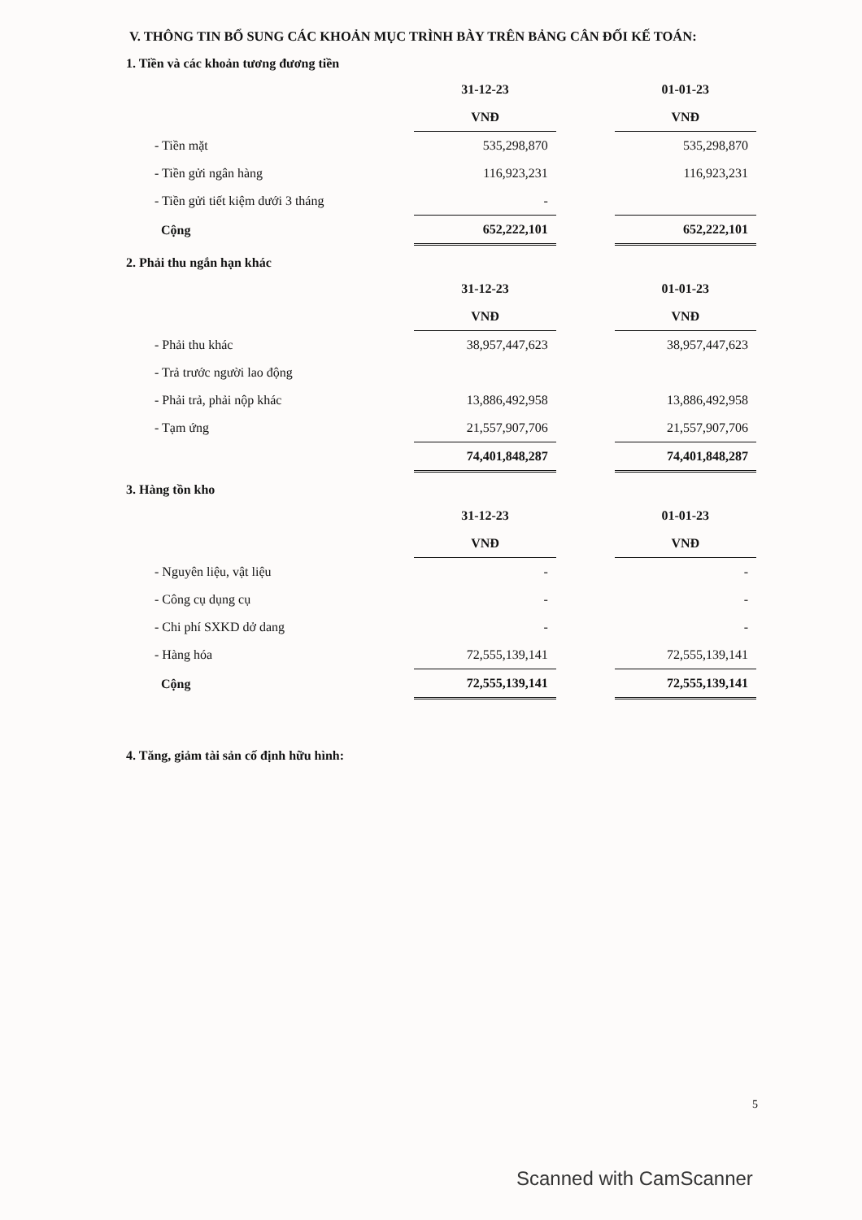V. THÔNG TIN BỔ SUNG CÁC KHOẢN MỤC TRÌNH BÀY TRÊN BẢNG CÂN ĐỐI KẾ TOÁN:
1. Tiền và các khoản tương đương tiền
| | 31-12-23 | | 01-01-23 |
| | VNĐ | | VNĐ |
| - Tiền mặt | 535,298,870 | | 535,298,870 |
| - Tiền gửi ngân hàng | 116,923,231 | | 116,923,231 |
| - Tiền gửi tiết kiệm dưới 3 tháng | - | | |
| Cộng | 652,222,101 | | 652,222,101 |
2. Phải thu ngắn hạn khác
| | 31-12-23 | | 01-01-23 |
| | VNĐ | | VNĐ |
| - Phải thu khác | 38,957,447,623 | | 38,957,447,623 |
| - Trả trước người lao động | | | |
| - Phải trả, phải nộp khác | 13,886,492,958 | | 13,886,492,958 |
| - Tạm ứng | 21,557,907,706 | | 21,557,907,706 |
| | 74,401,848,287 | | 74,401,848,287 |
3. Hàng tồn kho
| | 31-12-23 | | 01-01-23 |
| | VNĐ | | VNĐ |
| - Nguyên liệu, vật liệu | - | | - |
| - Công cụ dụng cụ | - | | - |
| - Chi phí SXKD dở dang | - | | - |
| - Hàng hóa | 72,555,139,141 | | 72,555,139,141 |
| Cộng | 72,555,139,141 | | 72,555,139,141 |
4. Tăng, giảm tài sản cố định hữu hình:
5
Scanned with CamScanner